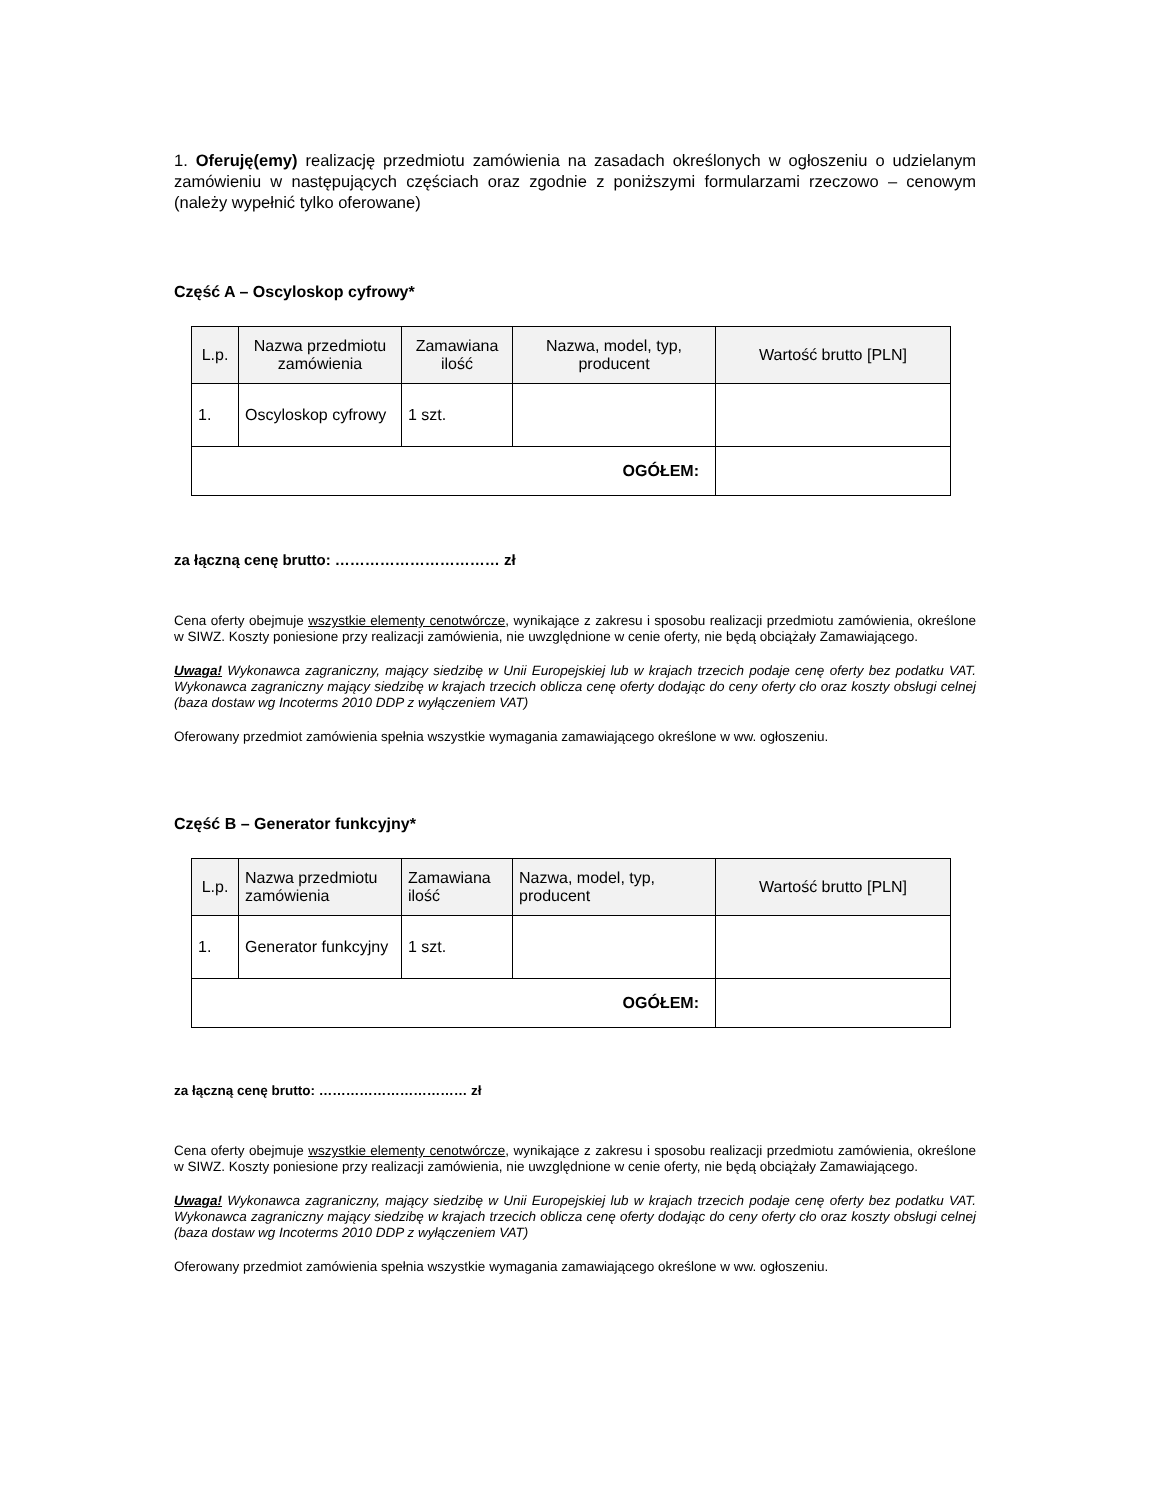1. Oferuję(emy) realizację przedmiotu zamówienia na zasadach określonych w ogłoszeniu o udzielanym zamówieniu w następujących częściach oraz zgodnie z poniższymi formularzami rzeczowo – cenowym (należy wypełnić tylko oferowane)
Część A – Oscyloskop cyfrowy*
| L.p. | Nazwa przedmiotu zamówienia | Zamawiana ilość | Nazwa, model, typ, producent | Wartość brutto [PLN] |
| --- | --- | --- | --- | --- |
| 1. | Oscyloskop cyfrowy | 1 szt. | | |
| OGÓŁEM: | | | | |
za łączną cenę brutto: …………………………… zł
Cena oferty obejmuje wszystkie elementy cenotwórcze, wynikające z zakresu i sposobu realizacji przedmiotu zamówienia, określone w SIWZ. Koszty poniesione przy realizacji zamówienia, nie uwzględnione w cenie oferty, nie będą obciążały Zamawiającego.
Uwaga! Wykonawca zagraniczny, mający siedzibę w Unii Europejskiej lub w krajach trzecich podaje cenę oferty bez podatku VAT. Wykonawca zagraniczny mający siedzibę w krajach trzecich oblicza cenę oferty dodając do ceny oferty cło oraz koszty obsługi celnej (baza dostaw wg Incoterms 2010 DDP z wyłączeniem VAT)
Oferowany przedmiot zamówienia spełnia wszystkie wymagania zamawiającego określone w ww. ogłoszeniu.
Część B – Generator funkcyjny*
| L.p. | Nazwa przedmiotu zamówienia | Zamawiana ilość | Nazwa, model, typ, producent | Wartość brutto [PLN] |
| --- | --- | --- | --- | --- |
| 1. | Generator funkcyjny | 1 szt. | | |
| OGÓŁEM: | | | | |
za łączną cenę brutto: …………………………… zł
Cena oferty obejmuje wszystkie elementy cenotwórcze, wynikające z zakresu i sposobu realizacji przedmiotu zamówienia, określone w SIWZ. Koszty poniesione przy realizacji zamówienia, nie uwzględnione w cenie oferty, nie będą obciążały Zamawiającego.
Uwaga! Wykonawca zagraniczny, mający siedzibę w Unii Europejskiej lub w krajach trzecich podaje cenę oferty bez podatku VAT. Wykonawca zagraniczny mający siedzibę w krajach trzecich oblicza cenę oferty dodając do ceny oferty cło oraz koszty obsługi celnej (baza dostaw wg Incoterms 2010 DDP z wyłączeniem VAT)
Oferowany przedmiot zamówienia spełnia wszystkie wymagania zamawiającego określone w ww. ogłoszeniu.